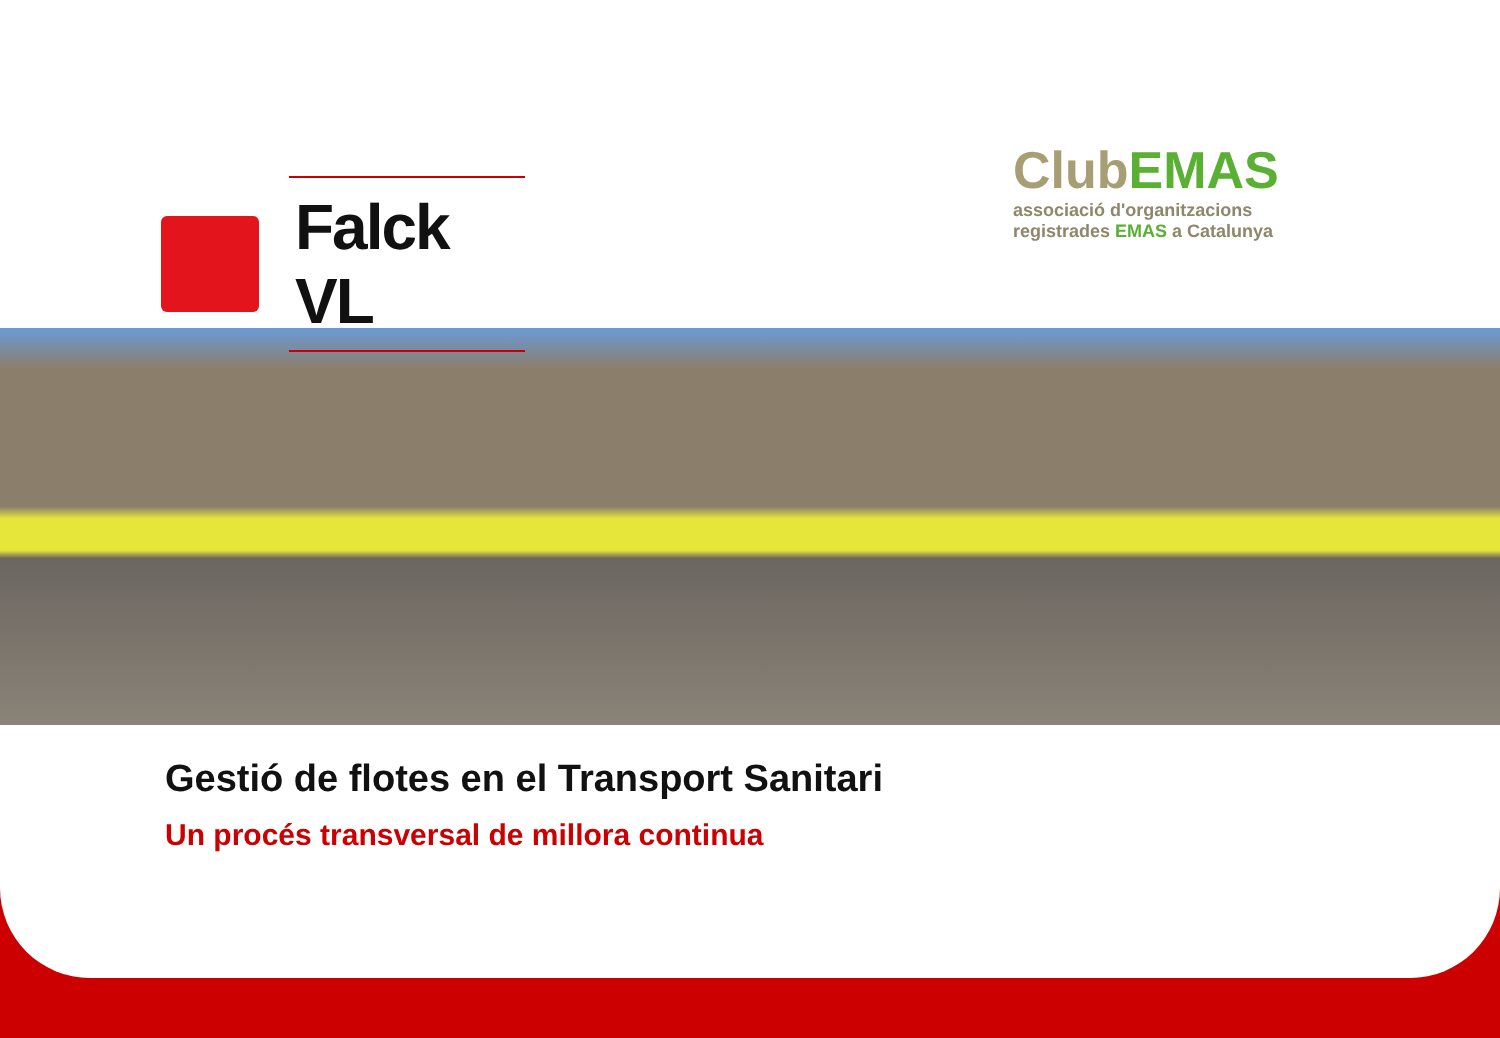Falck VL
ClubEMAS
associació d'organitzacions
registrades EMAS a Catalunya
Gestió de flotes en el Transport Sanitari
Un procés transversal de millora continua